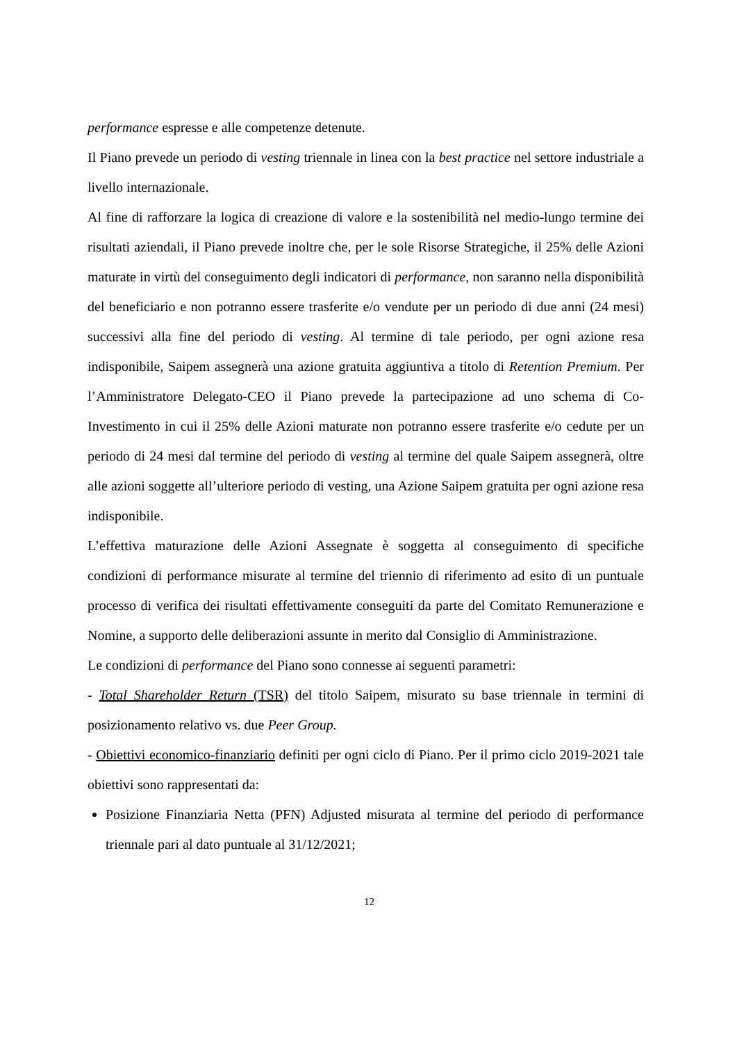performance espresse e alle competenze detenute.
Il Piano prevede un periodo di vesting triennale in linea con la best practice nel settore industriale a livello internazionale.
Al fine di rafforzare la logica di creazione di valore e la sostenibilità nel medio-lungo termine dei risultati aziendali, il Piano prevede inoltre che, per le sole Risorse Strategiche, il 25% delle Azioni maturate in virtù del conseguimento degli indicatori di performance, non saranno nella disponibilità del beneficiario e non potranno essere trasferite e/o vendute per un periodo di due anni (24 mesi) successivi alla fine del periodo di vesting. Al termine di tale periodo, per ogni azione resa indisponibile, Saipem assegnerà una azione gratuita aggiuntiva a titolo di Retention Premium. Per l’Amministratore Delegato-CEO il Piano prevede la partecipazione ad uno schema di Co-Investimento in cui il 25% delle Azioni maturate non potranno essere trasferite e/o cedute per un periodo di 24 mesi dal termine del periodo di vesting al termine del quale Saipem assegnerà, oltre alle azioni soggette all’ulteriore periodo di vesting, una Azione Saipem gratuita per ogni azione resa indisponibile.
L’effettiva maturazione delle Azioni Assegnate è soggetta al conseguimento di specifiche condizioni di performance misurate al termine del triennio di riferimento ad esito di un puntuale processo di verifica dei risultati effettivamente conseguiti da parte del Comitato Remunerazione e Nomine, a supporto delle deliberazioni assunte in merito dal Consiglio di Amministrazione.
Le condizioni di performance del Piano sono connesse ai seguenti parametri:
- Total Shareholder Return (TSR) del titolo Saipem, misurato su base triennale in termini di posizionamento relativo vs. due Peer Group.
- Obiettivi economico-finanziario definiti per ogni ciclo di Piano. Per il primo ciclo 2019-2021 tale obiettivi sono rappresentati da:
Posizione Finanziaria Netta (PFN) Adjusted misurata al termine del periodo di performance triennale pari al dato puntuale al 31/12/2021;
12